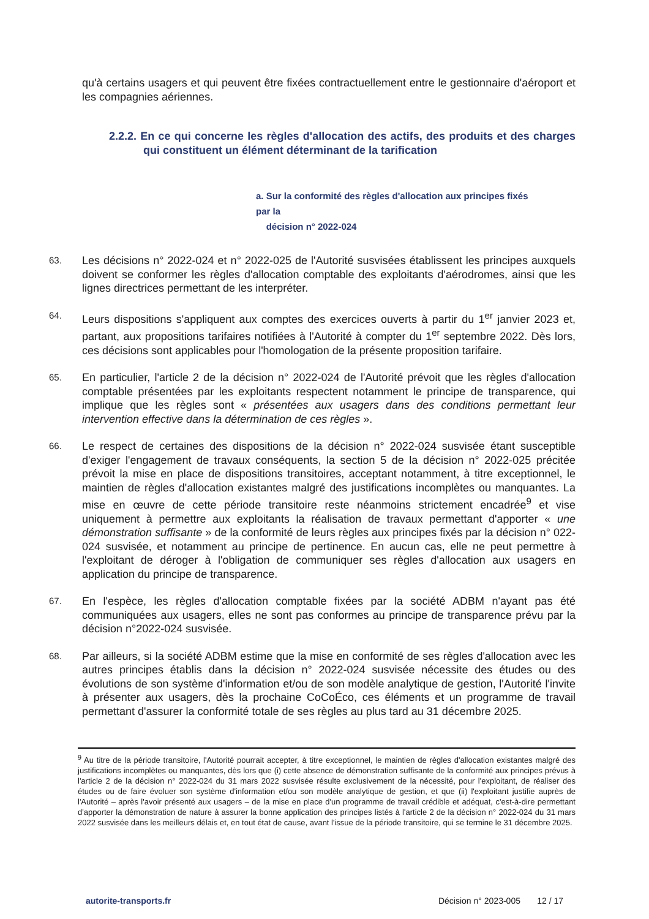qu'à certains usagers et qui peuvent être fixées contractuellement entre le gestionnaire d'aéroport et les compagnies aériennes.
2.2.2. En ce qui concerne les règles d'allocation des actifs, des produits et des charges qui constituent un élément déterminant de la tarification
a. Sur la conformité des règles d'allocation aux principes fixés par la
décision n° 2022-024
63.
Les décisions n° 2022-024 et n° 2022-025 de l'Autorité susvisées établissent les principes auxquels doivent se conformer les règles d'allocation comptable des exploitants d'aérodromes, ainsi que les lignes directrices permettant de les interpréter.
64.
Leurs dispositions s'appliquent aux comptes des exercices ouverts à partir du 1<sup>er</sup> janvier 2023 et, partant, aux propositions tarifaires notifiées à l'Autorité à compter du 1<sup>er</sup> septembre 2022. Dès lors, ces décisions sont applicables pour l'homologation de la présente proposition tarifaire.
65.
En particulier, l'article 2 de la décision n° 2022-024 de l'Autorité prévoit que les règles d'allocation comptable présentées par les exploitants respectent notamment le principe de transparence, qui implique que les règles sont « présentées aux usagers dans des conditions permettant leur intervention effective dans la détermination de ces règles ».
66.
Le respect de certaines des dispositions de la décision n° 2022-024 susvisée étant susceptible d'exiger l'engagement de travaux conséquents, la section 5 de la décision n° 2022-025 précitée prévoit la mise en place de dispositions transitoires, acceptant notamment, à titre exceptionnel, le maintien de règles d'allocation existantes malgré des justifications incomplètes ou manquantes. La mise en œuvre de cette période transitoire reste néanmoins strictement encadrée<sup>9</sup> et vise uniquement à permettre aux exploitants la réalisation de travaux permettant d'apporter « une démonstration suffisante » de la conformité de leurs règles aux principes fixés par la décision n° 022-024 susvisée, et notamment au principe de pertinence. En aucun cas, elle ne peut permettre à l'exploitant de déroger à l'obligation de communiquer ses règles d'allocation aux usagers en application du principe de transparence.
67.
En l'espèce, les règles d'allocation comptable fixées par la société ADBM n'ayant pas été communiquées aux usagers, elles ne sont pas conformes au principe de transparence prévu par la décision n°2022-024 susvisée.
68.
Par ailleurs, si la société ADBM estime que la mise en conformité de ses règles d'allocation avec les autres principes établis dans la décision n° 2022-024 susvisée nécessite des études ou des évolutions de son système d'information et/ou de son modèle analytique de gestion, l'Autorité l'invite à présenter aux usagers, dès la prochaine CoCoÉco, ces éléments et un programme de travail permettant d'assurer la conformité totale de ses règles au plus tard au 31 décembre 2025.
<sup>9</sup> Au titre de la période transitoire, l'Autorité pourrait accepter, à titre exceptionnel, le maintien de règles d'allocation existantes malgré des justifications incomplètes ou manquantes, dès lors que (i) cette absence de démonstration suffisante de la conformité aux principes prévus à l'article 2 de la décision n° 2022-024 du 31 mars 2022 susvisée résulte exclusivement de la nécessité, pour l'exploitant, de réaliser des études ou de faire évoluer son système d'information et/ou son modèle analytique de gestion, et que (ii) l'exploitant justifie auprès de l'Autorité – après l'avoir présenté aux usagers – de la mise en place d'un programme de travail crédible et adéquat, c'est-à-dire permettant d'apporter la démonstration de nature à assurer la bonne application des principes listés à l'article 2 de la décision n° 2022-024 du 31 mars 2022 susvisée dans les meilleurs délais et, en tout état de cause, avant l'issue de la période transitoire, qui se termine le 31 décembre 2025.
autorite-transports.fr Décision n° 2023-005 12 / 17